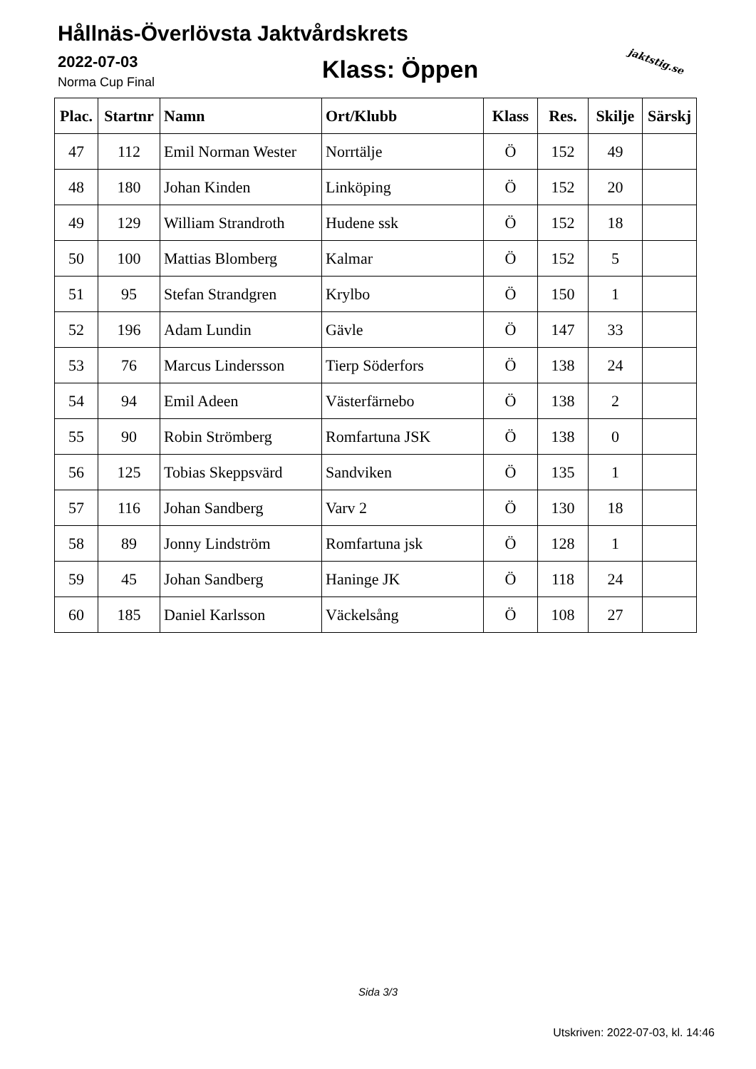Hållnäs-Överlövsta Jaktvårdskrets
2022-07-03
Norma Cup Final Klass: Öppen jaktstig.se
| Plac. | Startnr | Namn | Ort/Klubb | Klass | Res. | Skilje | Särskj |
| --- | --- | --- | --- | --- | --- | --- | --- |
| 47 | 112 | Emil Norman Wester | Norrtälje | Ö | 152 | 49 | |
| 48 | 180 | Johan Kinden | Linköping | Ö | 152 | 20 | |
| 49 | 129 | William Strandroth | Hudene ssk | Ö | 152 | 18 | |
| 50 | 100 | Mattias Blomberg | Kalmar | Ö | 152 | 5 | |
| 51 | 95 | Stefan Strandgren | Krylbo | Ö | 150 | 1 | |
| 52 | 196 | Adam Lundin | Gävle | Ö | 147 | 33 | |
| 53 | 76 | Marcus Lindersson | Tierp Söderfors | Ö | 138 | 24 | |
| 54 | 94 | Emil Adeen | Västerfärnebo | Ö | 138 | 2 | |
| 55 | 90 | Robin Strömberg | Romfartuna JSK | Ö | 138 | 0 | |
| 56 | 125 | Tobias Skeppsvärd | Sandviken | Ö | 135 | 1 | |
| 57 | 116 | Johan Sandberg | Varv 2 | Ö | 130 | 18 | |
| 58 | 89 | Jonny Lindström | Romfartuna jsk | Ö | 128 | 1 | |
| 59 | 45 | Johan Sandberg | Haninge JK | Ö | 118 | 24 | |
| 60 | 185 | Daniel Karlsson | Väckelsång | Ö | 108 | 27 | |
Sida 3/3
Utskriven: 2022-07-03, kl. 14:46